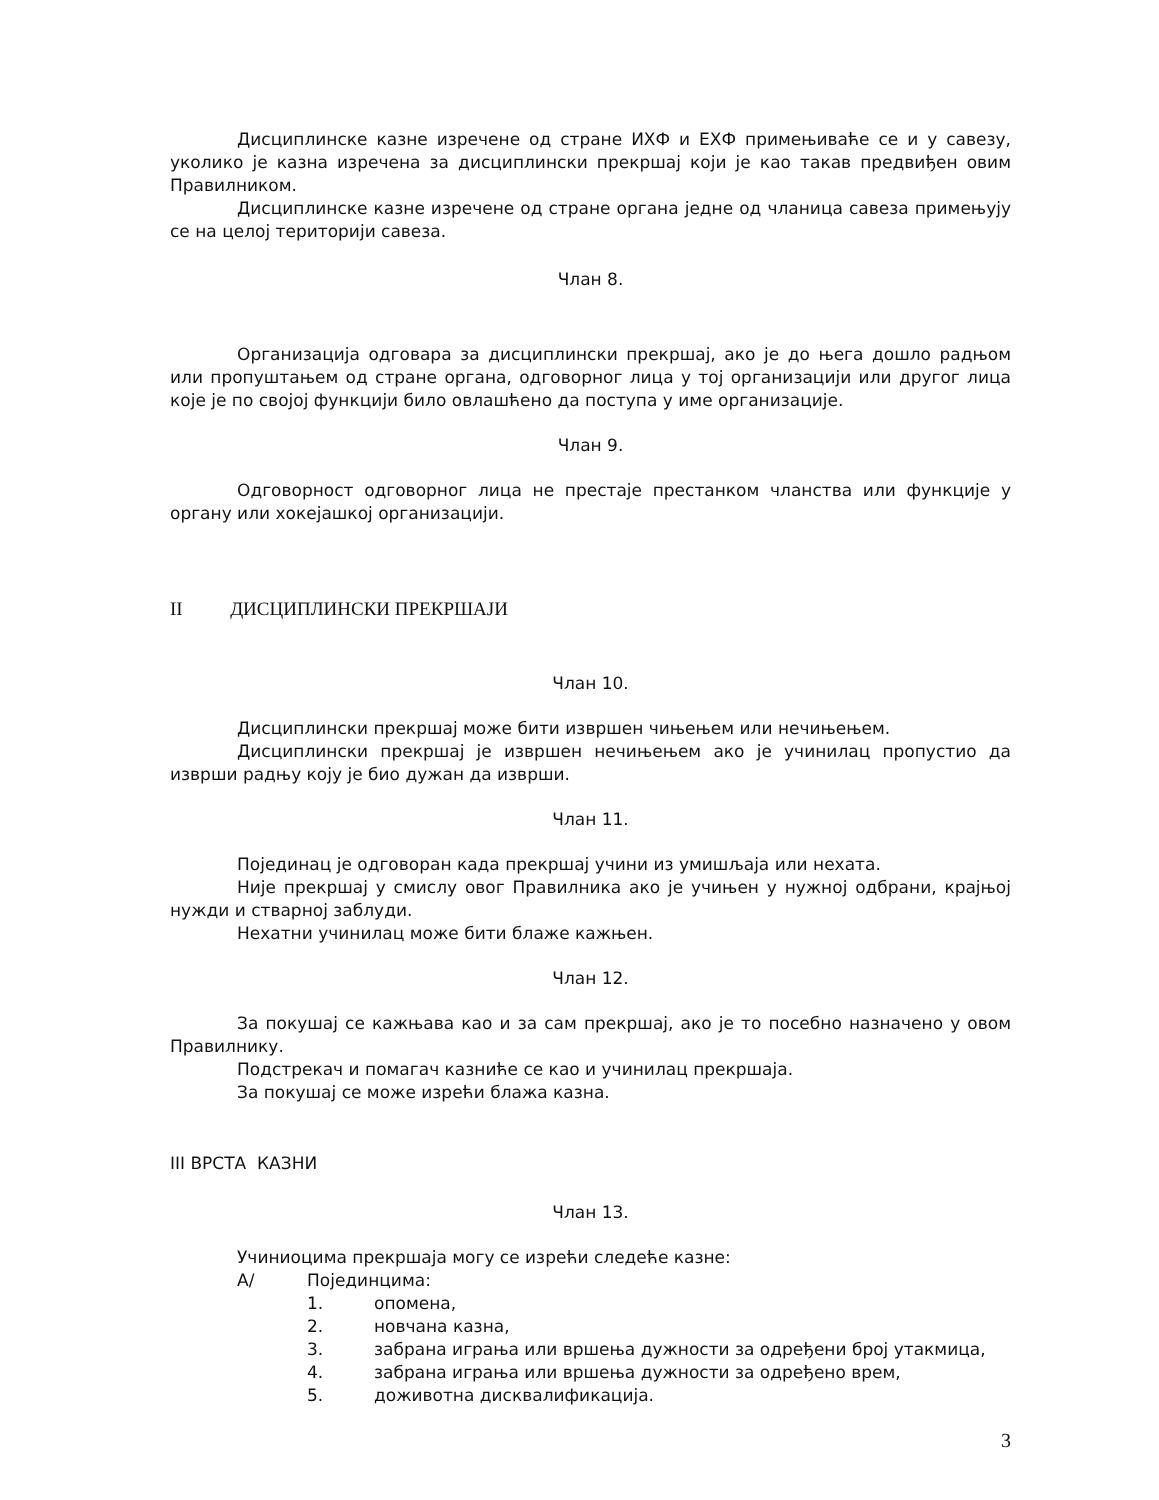Дисциплинске казне изречене од стране ИХФ и ЕХФ примењиваће се и у савезу, уколико је казна изречена за дисциплински прекршај који је као такав предвиђен овим Правилником.
Дисциплинске казне изречене од стране органа једне од чланица савеза примењују се на целој територији савеза.
Члан 8.
Организација одговара за дисциплински прекршај, ако је до њега дошло радњом или пропуштањем од стране органа, одговорног лица у тој организацији или другог лица које је по својој функцији било овлашћено да поступа у име организације.
Члан 9.
Одговорност одговорног лица не престаје престанком чланства или функције у органу или хокејашкој организацији.
II ДИСЦИПЛИНСКИ ПРЕКРШАЈИ
Члан 10.
Дисциплински прекршај може бити извршен чињењем или нечињењем.
Дисциплински прекршај је извршен нечињењем ако је учинилац пропустио да изврши радњу коју је био дужан да изврши.
Члан 11.
Појединац је одговоран када прекршај учини из умишљаја или нехата.
Није прекршај у смислу овог Правилника ако је учињен у нужној одбрани, крајњој нужди и стварној заблуди.
Нехатни учинилац може бити блаже кажњен.
Члан 12.
За покушај се кажњава као и за сам прекршај, ако је то посебно назначено у овом Правилнику.
Подстрекач и помагач казниће се као и учинилац прекршаја.
За покушај се може изрећи блажа казна.
III ВРСТА КАЗНИ
Члан 13.
Учиниоцима прекршаја могу се изрећи следеће казне:
А/ Појединцима:
1. опомена,
2. новчана казна,
3. забрана играња или вршења дужности за одређени број утакмица,
4. забрана играња или вршења дужности за одређено врем,
5. доживотна дисквалификација.
3